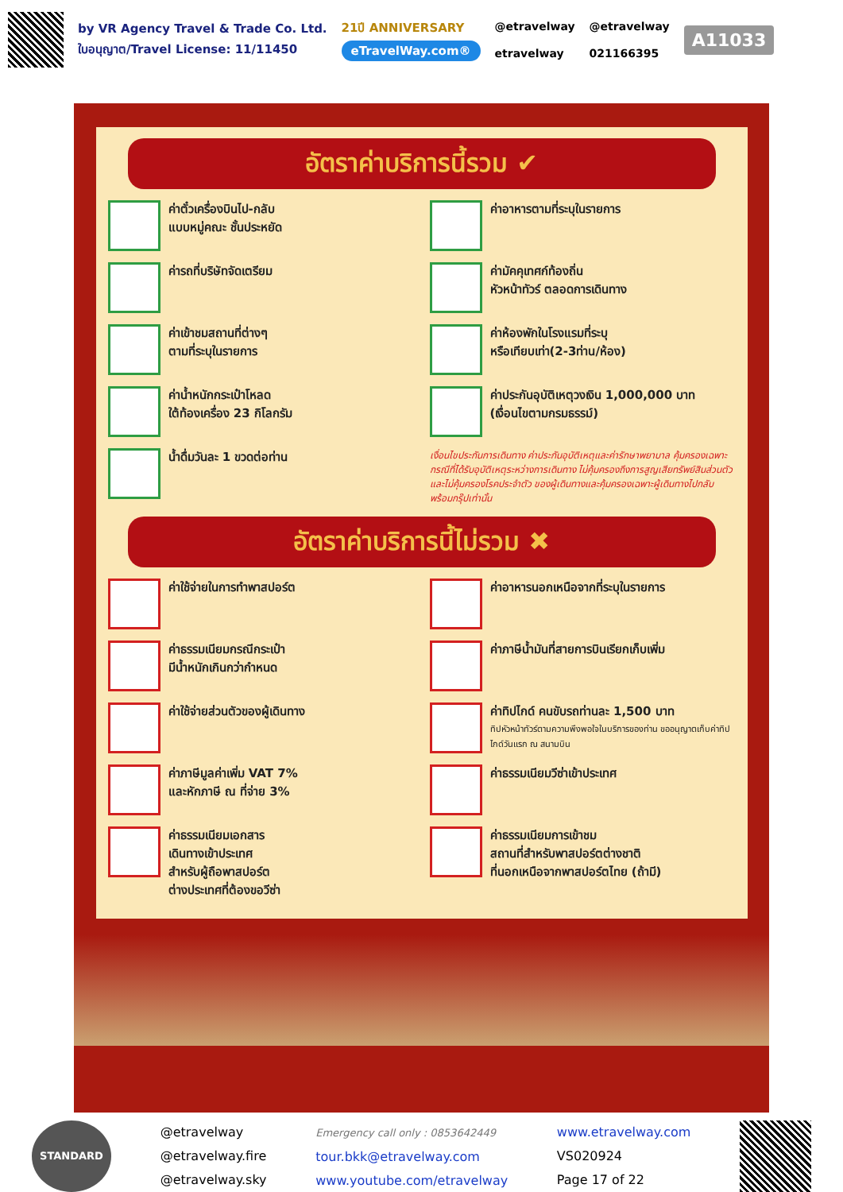by VR Agency Travel & Trade Co. Ltd.
ใบอนุญาต/Travel License: 11/11450
21ปี ANNIVERSARY
eTravelWay.com®
@etravelway
etravelway
@etravelway
021166395
A11033
อัตราค่าบริการนี้รวม ✔
ค่าตั๋วเครื่องบินไป-กลับ
แบบหมู่คณะ ชั้นประหยัด
ค่าอาหารตามที่ระบุในรายการ
ค่ารถที่บริษัทจัดเตรียม
ค่ามัคคุเทศก์ท้องถิ่น
หัวหน้าทัวร์ ตลอดการเดินทาง
ค่าเข้าชมสถานที่ต่างๆ
ตามที่ระบุในรายการ
ค่าห้องพักในโรงแรมที่ระบุ
หรือเทียบเท่า(2-3ท่าน/ห้อง)
ค่าน้ำหนักกระเป๋าโหลด
ใต้ท้องเครื่อง 23 กิโลกรัม
ค่าประกันอุบัติเหตุวงเงิน 1,000,000 บาท
(เงื่อนไขตามกรมธรรม์)
น้ำดื่มวันละ 1 ขวดต่อท่าน
เงื่อนไขประกันการเดินทาง ค่าประกันอุบัติเหตุและค่ารักษาพยาบาล คุ้มครองเฉพาะกรณีที่ได้รับอุบัติเหตุระหว่างการเดินทาง ไม่คุ้มครองถึงการสูญเสียทรัพย์สินส่วนตัวและไม่คุ้มครองโรคประจำตัว ของผู้เดินทางและคุ้มครองเฉพาะผู้เดินทางไปกลับพร้อมกรุ๊ปเท่านั้น
อัตราค่าบริการนี้ไม่รวม ✖
ค่าใช้จ่ายในการทำพาสปอร์ต
ค่าอาหารนอกเหนือจากที่ระบุในรายการ
ค่าธรรมเนียมกรณีกระเป๋า
มีน้ำหนักเกินกว่ากำหนด
ค่าภาษีน้ำมันที่สายการบินเรียกเก็บเพิ่ม
ค่าใช้จ่ายส่วนตัวของผู้เดินทาง
ค่าทิปไกด์ คนขับรถท่านละ 1,500 บาท
ทิปหัวหน้าทัวร์ตามความพึงพอใจในบริการของท่าน ขออนุญาตเก็บค่าทิปไกด์วันแรก ณ สนามบิน
ค่าภาษีมูลค่าเพิ่ม VAT 7%
และหักภาษี ณ ที่จ่าย 3%
ค่าธรรมเนียมวีซ่าเข้าประเทศ
ค่าธรรมเนียมเอกสาร
เดินทางเข้าประเทศ
สำหรับผู้ถือพาสปอร์ต
ต่างประเทศที่ต้องขอวีซ่า
ค่าธรรมเนียมการเข้าชม
สถานที่สำหรับพาสปอร์ตต่างชาติ
ที่นอกเหนือจากพาสปอร์ตไทย (ถ้ามี)
STANDARD
@etravelway
@etravelway.fire
@etravelway.sky
Emergency call only : 0853642449
tour.bkk@etravelway.com
www.youtube.com/etravelway
www.etravelway.com
VS020924
Page 17 of 22